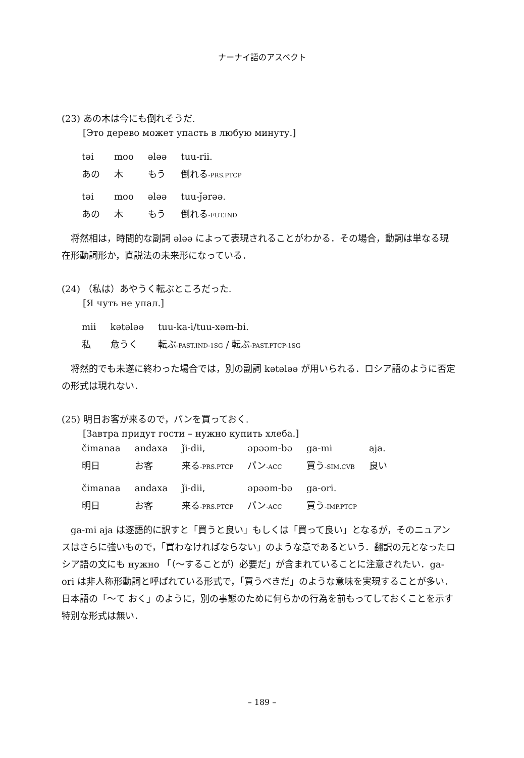ナーナイ語のアスペクト
(23) あの木は今にも倒れそうだ.
[Это дерево может упасть в любую минуту.]
| təi | moo | ələə | tuu-rii. |
| あの | 木 | もう | 倒れる -PRS.PTCP |
| təi | moo | ələə | tuu-ǰərəə. |
| あの | 木 | もう | 倒れる -FUT.IND |
将然相は，時間的な副詞 ələə によって表現されることがわかる．その場合，動詞は単なる現在形動詞形か，直説法の未来形になっている．
(24) （私は）あやうく転ぶところだった.
[Я чуть не упал.]
| mii | kətələə | tuu-ka-i/tuu-xəm-bi. |
| 私 | 危うく | 転ぶ -PAST.IND-1SG / 転ぶ -PAST.PTCP-1SG |
将然的でも未遂に終わった場合では，別の副詞 kətələə が用いられる．ロシア語のように否定の形式は現れない．
(25) 明日お客が来るので，パンを買っておく.
[Завтра придут гости – нужно купить хлеба.]
| čimanaa | andaxa | ǰi-dii, | əpəəm-bə | ga-mi | aja. |
| 明日 | お客 | 来る -PRS.PTCP | パン -ACC | 買う -SIM.CVB | 良い |
| čimanaa | andaxa | ǰi-dii, | əpəəm-bə | ga-ori. |
| 明日 | お客 | 来る -PRS.PTCP | パン -ACC | 買う -IMP.PTCP |
ga-mi aja は逐語的に訳すと「買うと良い」もしくは「買って良い」となるが，そのニュアンスはさらに強いもので，「買わなければならない」のような意であるという．翻訳の元となったロシア語の文にも нужно 「（～することが）必要だ」が含まれていることに注意されたい．ga-ori は非人称形動詞と呼ばれている形式で，「買うべきだ」のような意味を実現することが多い．日本語の「～て おく」のように，別の事態のために何らかの行為を前もってしておくことを示す特別な形式は無い．
– 189 –